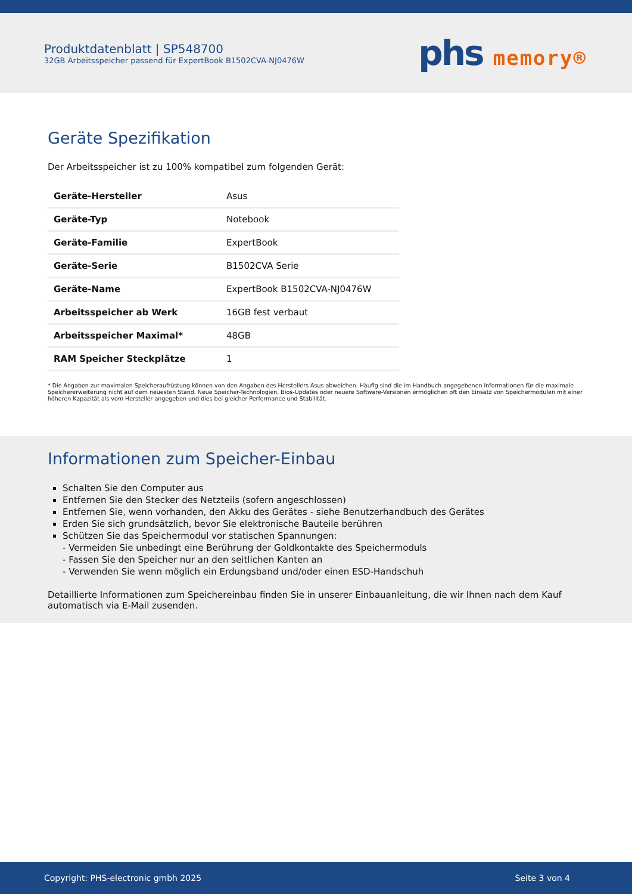Produktdatenblatt | SP548700
32GB Arbeitsspeicher passend für ExpertBook B1502CVA-NJ0476W
phs memory®
Geräte Spezifikation
Der Arbeitsspeicher ist zu 100% kompatibel zum folgenden Gerät:
| Geräte-Hersteller | Asus |
| Geräte-Typ | Notebook |
| Geräte-Familie | ExpertBook |
| Geräte-Serie | B1502CVA Serie |
| Geräte-Name | ExpertBook B1502CVA-NJ0476W |
| Arbeitsspeicher ab Werk | 16GB fest verbaut |
| Arbeitsspeicher Maximal* | 48GB |
| RAM Speicher Steckplätze | 1 |
* Die Angaben zur maximalen Speicheraufrüstung können von den Angaben des Herstellers Asus abweichen. Häufig sind die im Handbuch angegebenen Informationen für die maximale Speichererweiterung nicht auf dem neuesten Stand. Neue Speicher-Technologien, Bios-Updates oder neuere Software-Versionen ermöglichen oft den Einsatz von Speichermodulen mit einer höheren Kapazität als vom Hersteller angegeben und dies bei gleicher Performance und Stabilität.
Informationen zum Speicher-Einbau
Schalten Sie den Computer aus
Entfernen Sie den Stecker des Netzteils (sofern angeschlossen)
Entfernen Sie, wenn vorhanden, den Akku des Gerätes - siehe Benutzerhandbuch des Gerätes
Erden Sie sich grundsätzlich, bevor Sie elektronische Bauteile berühren
Schützen Sie das Speichermodul vor statischen Spannungen:
- Vermeiden Sie unbedingt eine Berührung der Goldkontakte des Speichermoduls
- Fassen Sie den Speicher nur an den seitlichen Kanten an
- Verwenden Sie wenn möglich ein Erdungsband und/oder einen ESD-Handschuh
Detaillierte Informationen zum Speichereinbau finden Sie in unserer Einbauanleitung, die wir Ihnen nach dem Kauf automatisch via E-Mail zusenden.
Copyright: PHS-electronic gmbh 2025 Seite 3 von 4